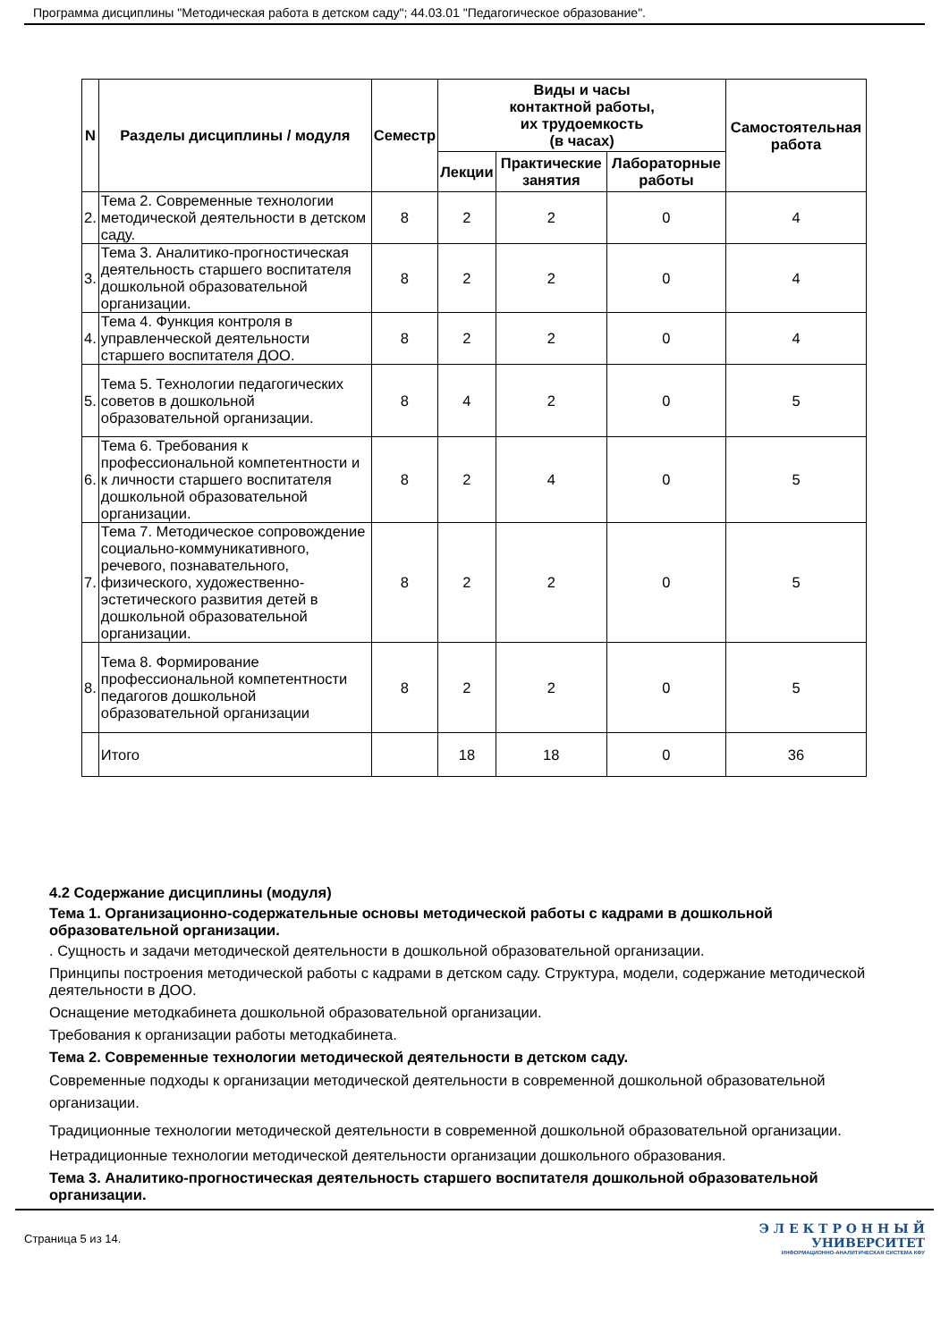Программа дисциплины "Методическая работа в детском саду"; 44.03.01 "Педагогическое образование".
| N | Разделы дисциплины / модуля | Семестр | Виды и часы контактной работы, их трудоемкость (в часах) | | | Самостоятельная работа |
| --- | --- | --- | --- | --- | --- | --- |
| | | | Лекции | Практические занятия | Лабораторные работы | |
| 2. | Тема 2. Современные технологии методической деятельности в детском саду. | 8 | 2 | 2 | 0 | 4 |
| 3. | Тема 3. Аналитико-прогностическая деятельность старшего воспитателя дошкольной образовательной организации. | 8 | 2 | 2 | 0 | 4 |
| 4. | Тема 4. Функция контроля в управленческой деятельности старшего воспитателя ДОО. | 8 | 2 | 2 | 0 | 4 |
| 5. | Тема 5. Технологии педагогических советов в дошкольной образовательной организации. | 8 | 4 | 2 | 0 | 5 |
| 6. | Тема 6. Требования к профессиональной компетентности и к личности старшего воспитателя дошкольной образовательной организации. | 8 | 2 | 4 | 0 | 5 |
| 7. | Тема 7. Методическое сопровождение социально-коммуникативного, речевого, познавательного, физического, художественно-эстетического развития детей в дошкольной образовательной организации. | 8 | 2 | 2 | 0 | 5 |
| 8. | Тема 8. Формирование профессиональной компетентности педагогов дошкольной образовательной организации | 8 | 2 | 2 | 0 | 5 |
| | Итого | | 18 | 18 | 0 | 36 |
4.2 Содержание дисциплины (модуля)
Тема 1. Организационно-содержательные основы методической работы с кадрами в дошкольной образовательной организации.
. Сущность и задачи методической деятельности в дошкольной образовательной организации.
Принципы построения методической работы с кадрами в детском саду. Структура, модели, содержание методической деятельности в ДОО.
Оснащение методкабинета дошкольной образовательной организации.
Требования к организации работы методкабинета.
Тема 2. Современные технологии методической деятельности в детском саду.
Современные подходы к организации методической деятельности в современной дошкольной образовательной организации.
Традиционные технологии методической деятельности в современной дошкольной образовательной организации.
Нетрадиционные технологии методической деятельности организации дошкольного образования.
Тема 3. Аналитико-прогностическая деятельность старшего воспитателя дошкольной образовательной организации.
Страница 5 из 14.
Э Л Е К Т Р О Н Н Ы Й
УНИВЕРСИТЕТ
ИНФОРМАЦИОННО-АНАЛИТИЧЕСКАЯ СИСТЕМА КФУ